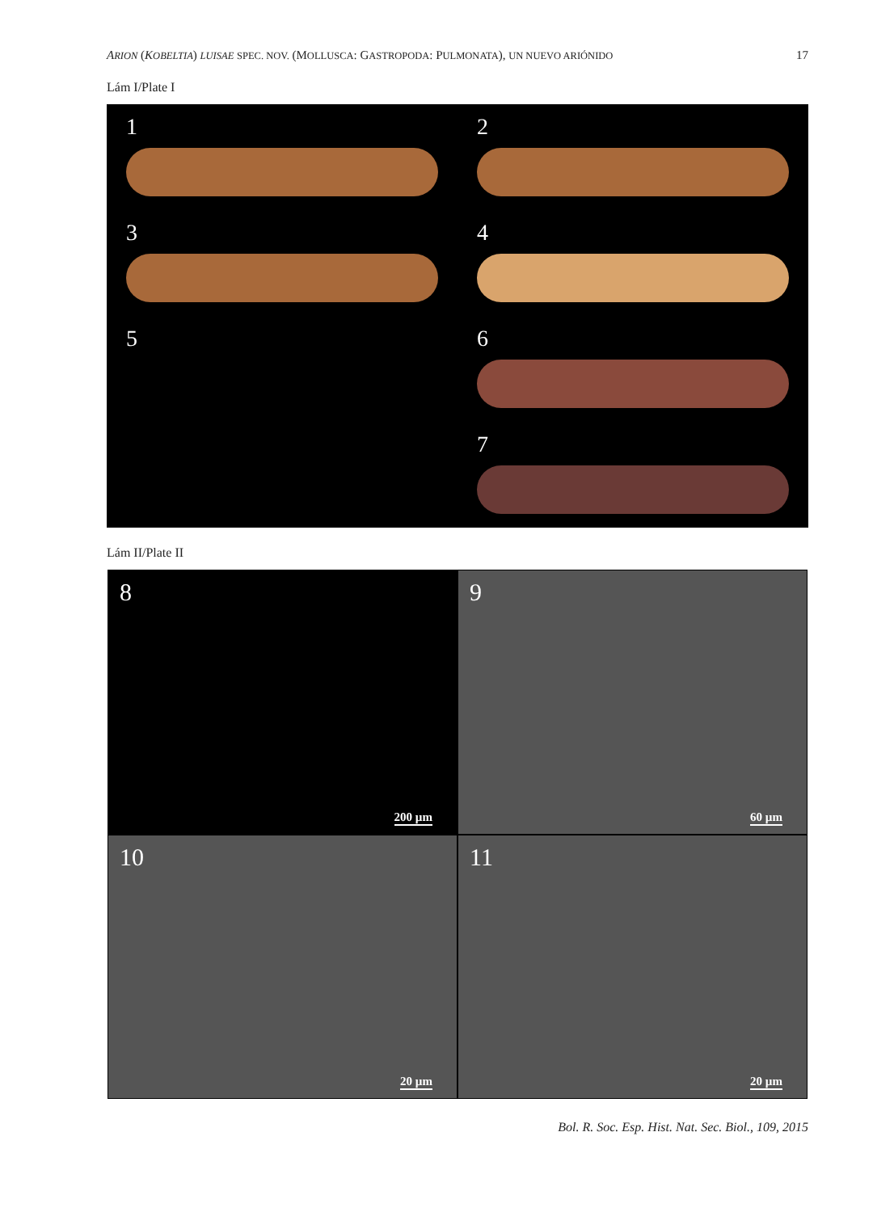ARION (KOBELTIA) LUISAE SPEC. NOV. (MOLLUSCA: GASTROPODA: PULMONATA), UN NUEVO ARIÓNIDO 17
Lám I/Plate I
1
2
3
4
5
6
7
Lám II/Plate II
8
200 µm
9
60 µm
10
20 µm
11
20 µm
Bol. R. Soc. Esp. Hist. Nat. Sec. Biol., 109, 2015